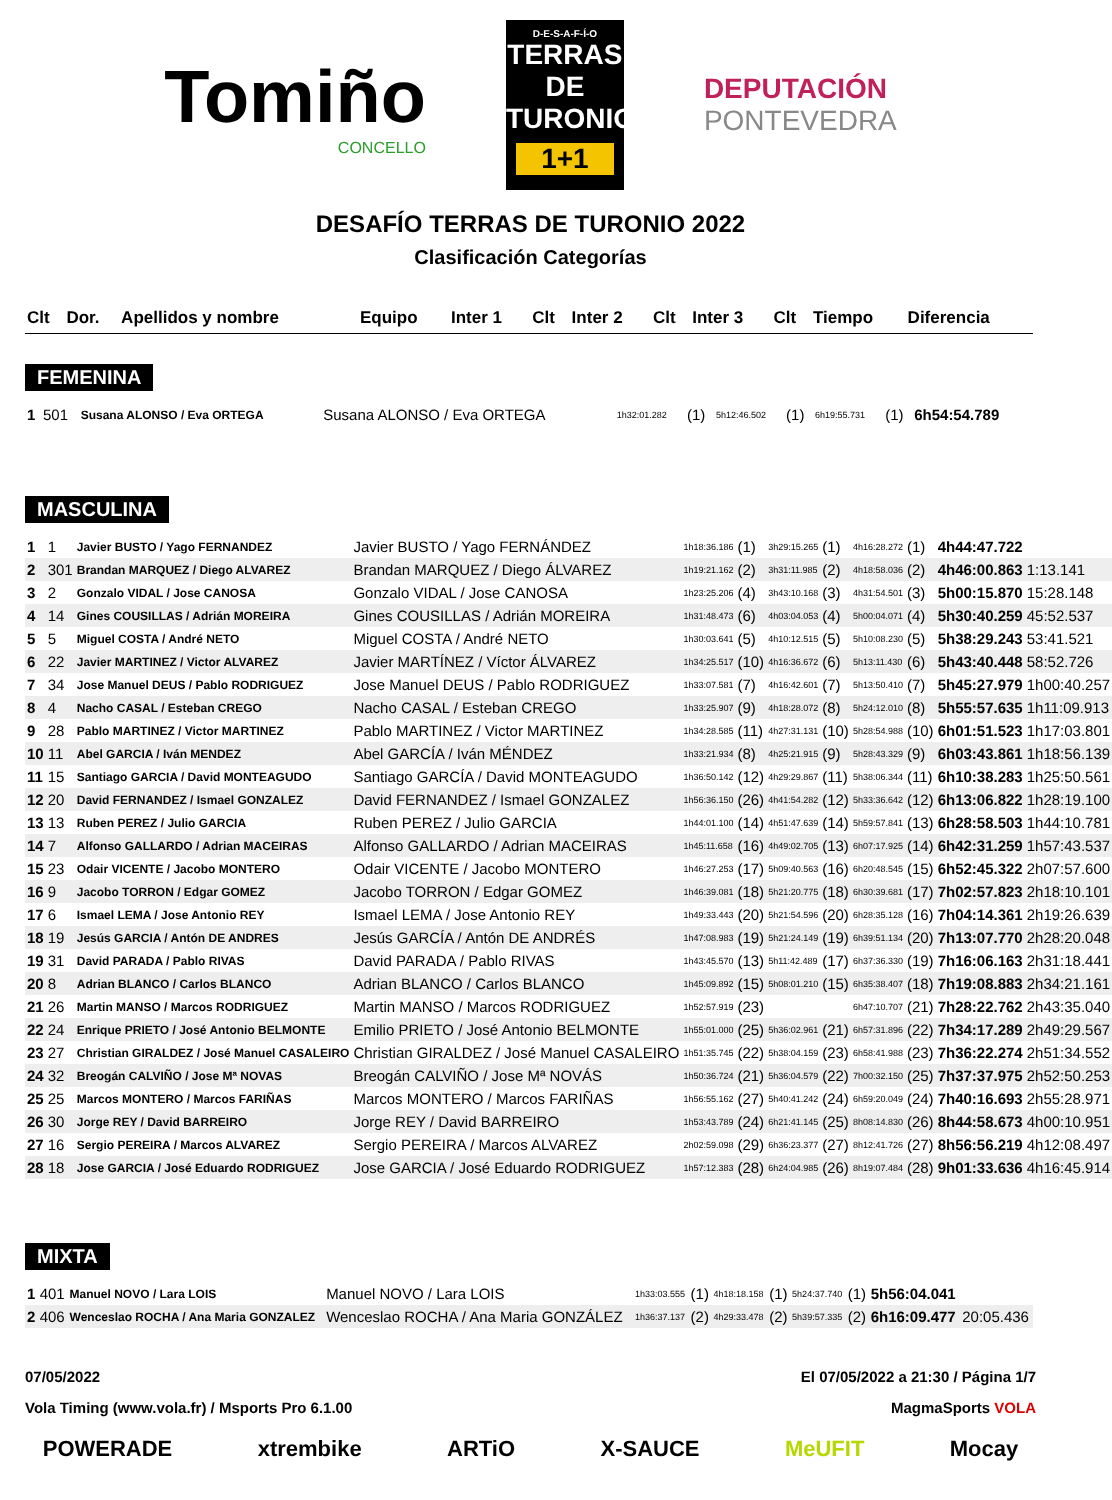Tomiño
CONCELLO
D-E-S-A-F-Í-O
TERRAS DE
TURONIO
1+1
DEPUTACIÓN
PONTEVEDRA
DESAFÍO TERRAS DE TURONIO 2022
Clasificación Categorías
| Clt | Dor. | Apellidos y nombre | Equipo | Inter 1 | Clt | Inter 2 | Clt | Inter 3 | Clt | Tiempo | Diferencia |
| --- | --- | --- | --- | --- | --- | --- | --- | --- | --- | --- | --- |
FEMENINA
| 1 | 501 | Susana ALONSO / Eva ORTEGA | Susana ALONSO / Eva ORTEGA | 1h32:01.282 | (1) | 5h12:46.502 | (1) | 6h19:55.731 | (1) | 6h54:54.789 | |
MASCULINA
| 1 | 1 | Javier BUSTO / Yago FERNANDEZ | Javier BUSTO / Yago FERNÁNDEZ | 1h18:36.186 | (1) | 3h29:15.265 | (1) | 4h16:28.272 | (1) | 4h44:47.722 | |
| 2 | 301 | Brandan MARQUEZ / Diego ALVAREZ | Brandan MARQUEZ / Diego ÁLVAREZ | 1h19:21.162 | (2) | 3h31:11.985 | (2) | 4h18:58.036 | (2) | 4h46:00.863 | 1:13.141 |
| 3 | 2 | Gonzalo VIDAL / Jose CANOSA | Gonzalo VIDAL / Jose CANOSA | 1h23:25.206 | (4) | 3h43:10.168 | (3) | 4h31:54.501 | (3) | 5h00:15.870 | 15:28.148 |
| 4 | 14 | Gines COUSILLAS / Adrián MOREIRA | Gines COUSILLAS / Adrián MOREIRA | 1h31:48.473 | (6) | 4h03:04.053 | (4) | 5h00:04.071 | (4) | 5h30:40.259 | 45:52.537 |
| 5 | 5 | Miguel COSTA / André NETO | Miguel COSTA / André NETO | 1h30:03.641 | (5) | 4h10:12.515 | (5) | 5h10:08.230 | (5) | 5h38:29.243 | 53:41.521 |
| 6 | 22 | Javier MARTINEZ / Victor ALVAREZ | Javier MARTÍNEZ / Víctor ÁLVAREZ | 1h34:25.517 | (10) | 4h16:36.672 | (6) | 5h13:11.430 | (6) | 5h43:40.448 | 58:52.726 |
| 7 | 34 | Jose Manuel DEUS / Pablo RODRIGUEZ | Jose Manuel DEUS / Pablo RODRIGUEZ | 1h33:07.581 | (7) | 4h16:42.601 | (7) | 5h13:50.410 | (7) | 5h45:27.979 | 1h00:40.257 |
| 8 | 4 | Nacho CASAL / Esteban CREGO | Nacho CASAL / Esteban CREGO | 1h33:25.907 | (9) | 4h18:28.072 | (8) | 5h24:12.010 | (8) | 5h55:57.635 | 1h11:09.913 |
| 9 | 28 | Pablo MARTINEZ / Victor MARTINEZ | Pablo MARTINEZ / Victor MARTINEZ | 1h34:28.585 | (11) | 4h27:31.131 | (10) | 5h28:54.988 | (10) | 6h01:51.523 | 1h17:03.801 |
| 10 | 11 | Abel GARCIA / Iván MENDEZ | Abel GARCÍA / Iván MÉNDEZ | 1h33:21.934 | (8) | 4h25:21.915 | (9) | 5h28:43.329 | (9) | 6h03:43.861 | 1h18:56.139 |
| 11 | 15 | Santiago GARCIA / David MONTEAGUDO | Santiago GARCÍA / David MONTEAGUDO | 1h36:50.142 | (12) | 4h29:29.867 | (11) | 5h38:06.344 | (11) | 6h10:38.283 | 1h25:50.561 |
| 12 | 20 | David FERNANDEZ / Ismael GONZALEZ | David FERNANDEZ / Ismael GONZALEZ | 1h56:36.150 | (26) | 4h41:54.282 | (12) | 5h33:36.642 | (12) | 6h13:06.822 | 1h28:19.100 |
| 13 | 13 | Ruben PEREZ / Julio GARCIA | Ruben PEREZ / Julio GARCIA | 1h44:01.100 | (14) | 4h51:47.639 | (14) | 5h59:57.841 | (13) | 6h28:58.503 | 1h44:10.781 |
| 14 | 7 | Alfonso GALLARDO / Adrian MACEIRAS | Alfonso GALLARDO / Adrian MACEIRAS | 1h45:11.658 | (16) | 4h49:02.705 | (13) | 6h07:17.925 | (14) | 6h42:31.259 | 1h57:43.537 |
| 15 | 23 | Odair VICENTE / Jacobo MONTERO | Odair VICENTE / Jacobo MONTERO | 1h46:27.253 | (17) | 5h09:40.563 | (16) | 6h20:48.545 | (15) | 6h52:45.322 | 2h07:57.600 |
| 16 | 9 | Jacobo TORRON / Edgar GOMEZ | Jacobo TORRON / Edgar GOMEZ | 1h46:39.081 | (18) | 5h21:20.775 | (18) | 6h30:39.681 | (17) | 7h02:57.823 | 2h18:10.101 |
| 17 | 6 | Ismael LEMA / Jose Antonio REY | Ismael LEMA / Jose Antonio REY | 1h49:33.443 | (20) | 5h21:54.596 | (20) | 6h28:35.128 | (16) | 7h04:14.361 | 2h19:26.639 |
| 18 | 19 | Jesús GARCIA / Antón DE ANDRES | Jesús GARCÍA / Antón DE ANDRÉS | 1h47:08.983 | (19) | 5h21:24.149 | (19) | 6h39:51.134 | (20) | 7h13:07.770 | 2h28:20.048 |
| 19 | 31 | David PARADA / Pablo RIVAS | David PARADA / Pablo RIVAS | 1h43:45.570 | (13) | 5h11:42.489 | (17) | 6h37:36.330 | (19) | 7h16:06.163 | 2h31:18.441 |
| 20 | 8 | Adrian BLANCO / Carlos BLANCO | Adrian BLANCO / Carlos BLANCO | 1h45:09.892 | (15) | 5h08:01.210 | (15) | 6h35:38.407 | (18) | 7h19:08.883 | 2h34:21.161 |
| 21 | 26 | Martin MANSO / Marcos RODRIGUEZ | Martin MANSO / Marcos RODRIGUEZ | 1h52:57.919 | (23) | | | 6h47:10.707 | (21) | 7h28:22.762 | 2h43:35.040 |
| 22 | 24 | Enrique PRIETO / José Antonio BELMONTE | Emilio PRIETO / José Antonio BELMONTE | 1h55:01.000 | (25) | 5h36:02.961 | (21) | 6h57:31.896 | (22) | 7h34:17.289 | 2h49:29.567 |
| 23 | 27 | Christian GIRALDEZ / José Manuel CASALEIRO | Christian GIRALDEZ / José Manuel CASALEIRO | 1h51:35.745 | (22) | 5h38:04.159 | (23) | 6h58:41.988 | (23) | 7h36:22.274 | 2h51:34.552 |
| 24 | 32 | Breogán CALVIÑO / Jose Mª NOVAS | Breogán CALVIÑO / Jose Mª NOVÁS | 1h50:36.724 | (21) | 5h36:04.579 | (22) | 7h00:32.150 | (25) | 7h37:37.975 | 2h52:50.253 |
| 25 | 25 | Marcos MONTERO / Marcos FARIÑAS | Marcos MONTERO / Marcos FARIÑAS | 1h56:55.162 | (27) | 5h40:41.242 | (24) | 6h59:20.049 | (24) | 7h40:16.693 | 2h55:28.971 |
| 26 | 30 | Jorge REY / David BARREIRO | Jorge REY / David BARREIRO | 1h53:43.789 | (24) | 6h21:41.145 | (25) | 8h08:14.830 | (26) | 8h44:58.673 | 4h00:10.951 |
| 27 | 16 | Sergio PEREIRA / Marcos ALVAREZ | Sergio PEREIRA / Marcos ALVAREZ | 2h02:59.098 | (29) | 6h36:23.377 | (27) | 8h12:41.726 | (27) | 8h56:56.219 | 4h12:08.497 |
| 28 | 18 | Jose GARCIA / José Eduardo RODRIGUEZ | Jose GARCIA / José Eduardo RODRIGUEZ | 1h57:12.383 | (28) | 6h24:04.985 | (26) | 8h19:07.484 | (28) | 9h01:33.636 | 4h16:45.914 |
MIXTA
| 1 | 401 | Manuel NOVO / Lara LOIS | Manuel NOVO / Lara LOIS | 1h33:03.555 | (1) | 4h18:18.158 | (1) | 5h24:37.740 | (1) | 5h56:04.041 | |
| 2 | 406 | Wenceslao ROCHA / Ana Maria GONZALEZ | Wenceslao ROCHA / Ana Maria GONZÁLEZ | 1h36:37.137 | (2) | 4h29:33.478 | (2) | 5h39:57.335 | (2) | 6h16:09.477 | 20:05.436 |
07/05/2022 El 07/05/2022 a 21:30 / Página 1/7
Vola Timing (www.vola.fr) / Msports Pro 6.1.00 MagmaSports VOLA
POWERADE xtrembike ARTiO X-SAUCE MeUFIT Mocay